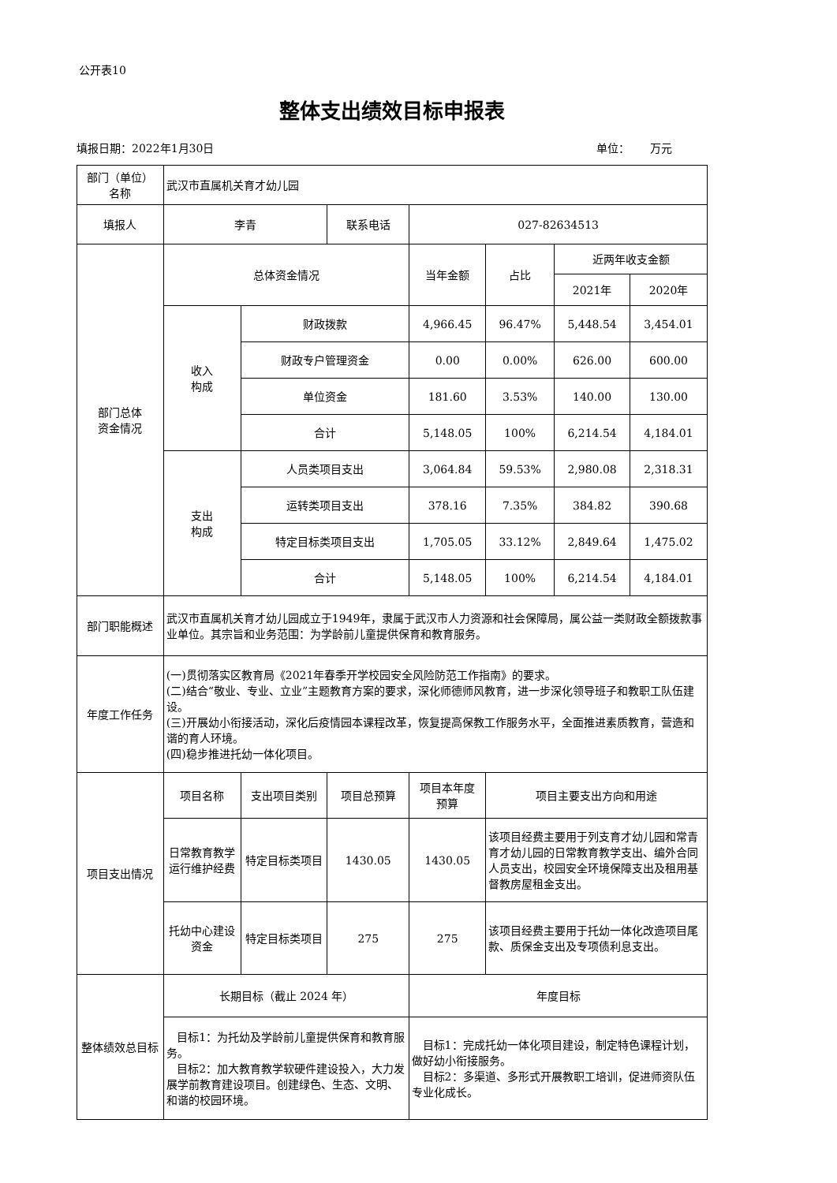公开表10
整体支出绩效目标申报表
填报日期：2022年1月30日 单位： 万元
| 部门（单位） 名称 | 武汉市直属机关育才幼儿园 | | | | | | |
| 填报人 | 李青 | | 联系电话 | 027-82634513 | | | |
| 部门总体 资金情况 | 总体资金情况 | | | 当年金额 | 占比 | 近两年收支金额 | |
| | | | | | | 2021年 | 2020年 |
| | 收入 构成 | 财政拨款 | | 4,966.45 | 96.47% | 5,448.54 | 3,454.01 |
| | | 财政专户管理资金 | | 0.00 | 0.00% | 626.00 | 600.00 |
| | | 单位资金 | | 181.60 | 3.53% | 140.00 | 130.00 |
| | | 合计 | | 5,148.05 | 100% | 6,214.54 | 4,184.01 |
| | 支出 构成 | 人员类项目支出 | | 3,064.84 | 59.53% | 2,980.08 | 2,318.31 |
| | | 运转类项目支出 | | 378.16 | 7.35% | 384.82 | 390.68 |
| | | 特定目标类项目支出 | | 1,705.05 | 33.12% | 2,849.64 | 1,475.02 |
| | | 合计 | | 5,148.05 | 100% | 6,214.54 | 4,184.01 |
| 部门职能概述 | 武汉市直属机关育才幼儿园成立于1949年，隶属于武汉市人力资源和社会保障局，属公益一类财政全额拨款事业单位。其宗旨和业务范围：为学龄前儿童提供保育和教育服务。 | | | | | | |
| 年度工作任务 | (一)贯彻落实区教育局《2021年春季开学校园安全风险防范工作指南》的要求。 (二)结合“敬业、专业、立业”主题教育方案的要求，深化师德师风教育，进一步深化领导班子和教职工队伍建设。 (三)开展幼小衔接活动，深化后疫情园本课程改革，恢复提高保教工作服务水平，全面推进素质教育，营造和谐的育人环境。 (四)稳步推进托幼一体化项目。 | | | | | | |
| 项目支出情况 | 项目名称 | 支出项目类别 | 项目总预算 | 项目本年度 预算 | 项目主要支出方向和用途 | | |
| | 日常教育教学运行维护经费 | 特定目标类项目 | 1430.05 | 1430.05 | 该项目经费主要用于列支育才幼儿园和常青育才幼儿园的日常教育教学支出、编外合同人员支出，校园安全环境保障支出及租用基督教房屋租金支出。 | | |
| | 托幼中心建设资金 | 特定目标类项目 | 275 | 275 | 该项目经费主要用于托幼一体化改造项目尾款、质保金支出及专项债利息支出。 | | |
| 整体绩效总目标 | 长期目标（截止 2024 年） | | | 年度目标 | | | |
| | 目标1：为托幼及学龄前儿童提供保育和教育服务。 目标2：加大教育教学软硬件建设投入，大力发展学前教育建设项目。创建绿色、生态、文明、和谐的校园环境。 | | | 目标1：完成托幼一体化项目建设，制定特色课程计划，做好幼小衔接服务。 目标2：多渠道、多形式开展教职工培训，促进师资队伍专业化成长。 | | | |